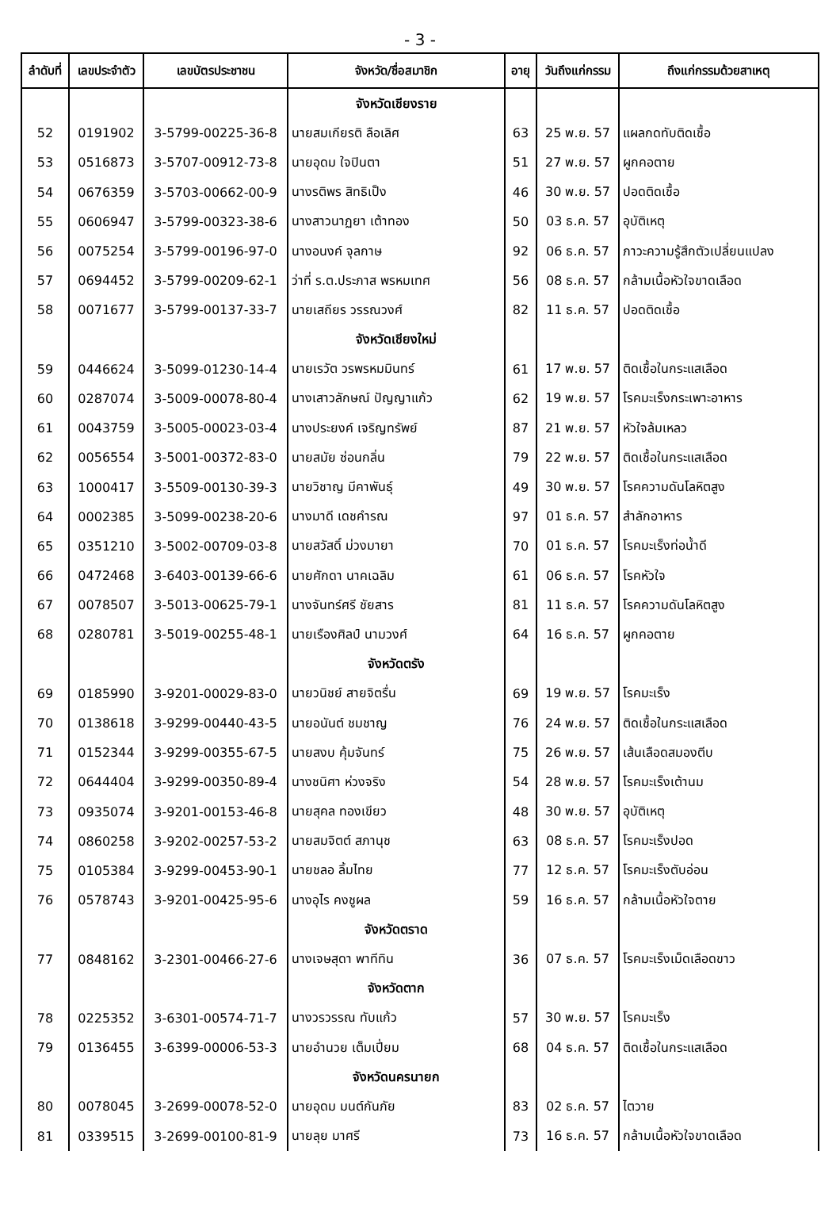- 3 -
| ลำดับที่ | เลขประจำตัว | เลขบัตรประชาชน | จังหวัด/ชื่อสมาชิก | อายุ | วันถึงแก่กรรม | ถึงแก่กรรมด้วยสาเหตุ |
| --- | --- | --- | --- | --- | --- | --- |
| | | | จังหวัดเชียงราย | | | |
| 52 | 0191902 | 3-5799-00225-36-8 | นายสมเกียรติ ลือเลิศ | 63 | 25 พ.ย. 57 | แผลกดทับติดเชื้อ |
| 53 | 0516873 | 3-5707-00912-73-8 | นายอุดม ใจปินตา | 51 | 27 พ.ย. 57 | ผูกคอตาย |
| 54 | 0676359 | 3-5703-00662-00-9 | นางรติพร สิทธิเป็ง | 46 | 30 พ.ย. 57 | ปอดติดเชื้อ |
| 55 | 0606947 | 3-5799-00323-38-6 | นางสาวนาฏยา เต้าทอง | 50 | 03 ธ.ค. 57 | อุบัติเหตุ |
| 56 | 0075254 | 3-5799-00196-97-0 | นางอนงค์ จุลกาษ | 92 | 06 ธ.ค. 57 | ภาวะความรู้สึกตัวเปลี่ยนแปลง |
| 57 | 0694452 | 3-5799-00209-62-1 | ว่าที่ ร.ต.ประภาส พรหมเทศ | 56 | 08 ธ.ค. 57 | กล้ามเนื้อหัวใจขาดเลือด |
| 58 | 0071677 | 3-5799-00137-33-7 | นายเสถียร วรรณวงศ์ | 82 | 11 ธ.ค. 57 | ปอดติดเชื้อ |
| | | | จังหวัดเชียงใหม่ | | | |
| 59 | 0446624 | 3-5099-01230-14-4 | นายเรวัต วรพรหมมินทร์ | 61 | 17 พ.ย. 57 | ติดเชื้อในกระแสเลือด |
| 60 | 0287074 | 3-5009-00078-80-4 | นางเสาวลักษณ์ ปัญญาแก้ว | 62 | 19 พ.ย. 57 | โรคมะเร็งกระเพาะอาหาร |
| 61 | 0043759 | 3-5005-00023-03-4 | นางประยงค์ เจริญทรัพย์ | 87 | 21 พ.ย. 57 | หัวใจล้มเหลว |
| 62 | 0056554 | 3-5001-00372-83-0 | นายสมัย ซ่อนกลิ่น | 79 | 22 พ.ย. 57 | ติดเชื้อในกระแสเลือด |
| 63 | 1000417 | 3-5509-00130-39-3 | นายวิชาญ มีคาพันธุ์ | 49 | 30 พ.ย. 57 | โรคความดันโลหิตสูง |
| 64 | 0002385 | 3-5099-00238-20-6 | นางมาดี เดชคำรณ | 97 | 01 ธ.ค. 57 | สำลักอาหาร |
| 65 | 0351210 | 3-5002-00709-03-8 | นายสวัสดิ์ ม่วงมายา | 70 | 01 ธ.ค. 57 | โรคมะเร็งท่อน้ำดี |
| 66 | 0472468 | 3-6403-00139-66-6 | นายศักดา นาคเฉลิม | 61 | 06 ธ.ค. 57 | โรคหัวใจ |
| 67 | 0078507 | 3-5013-00625-79-1 | นางจันทร์ศรี ชัยสาร | 81 | 11 ธ.ค. 57 | โรคความดันโลหิตสูง |
| 68 | 0280781 | 3-5019-00255-48-1 | นายเรืองศิลป์ นามวงศ์ | 64 | 16 ธ.ค. 57 | ผูกคอตาย |
| | | | จังหวัดตรัง | | | |
| 69 | 0185990 | 3-9201-00029-83-0 | นายวนิชย์ สายจิตรื่น | 69 | 19 พ.ย. 57 | โรคมะเร็ง |
| 70 | 0138618 | 3-9299-00440-43-5 | นายอนันต์ ชมชาญ | 76 | 24 พ.ย. 57 | ติดเชื้อในกระแสเลือด |
| 71 | 0152344 | 3-9299-00355-67-5 | นายสงบ คุ้มจันทร์ | 75 | 26 พ.ย. 57 | เส้นเลือดสมองตีบ |
| 72 | 0644404 | 3-9299-00350-89-4 | นางชนิศา ห่วงจริง | 54 | 28 พ.ย. 57 | โรคมะเร็งเต้านม |
| 73 | 0935074 | 3-9201-00153-46-8 | นายสุคล ทองเขียว | 48 | 30 พ.ย. 57 | อุบัติเหตุ |
| 74 | 0860258 | 3-9202-00257-53-2 | นายสมจิตต์ สภานุช | 63 | 08 ธ.ค. 57 | โรคมะเร็งปอด |
| 75 | 0105384 | 3-9299-00453-90-1 | นายชลอ ลิ้มไทย | 77 | 12 ธ.ค. 57 | โรคมะเร็งตับอ่อน |
| 76 | 0578743 | 3-9201-00425-95-6 | นางอุไร คงชูผล | 59 | 16 ธ.ค. 57 | กล้ามเนื้อหัวใจตาย |
| | | | จังหวัดตราด | | | |
| 77 | 0848162 | 3-2301-00466-27-6 | นางเจษสุดา พาทีทิน | 36 | 07 ธ.ค. 57 | โรคมะเร็งเม็ดเลือดขาว |
| | | | จังหวัดตาก | | | |
| 78 | 0225352 | 3-6301-00574-71-7 | นางวรวรรณ ทับแก้ว | 57 | 30 พ.ย. 57 | โรคมะเร็ง |
| 79 | 0136455 | 3-6399-00006-53-3 | นายอำนวย เต็มเปี่ยม | 68 | 04 ธ.ค. 57 | ติดเชื้อในกระแสเลือด |
| | | | จังหวัดนครนายก | | | |
| 80 | 0078045 | 3-2699-00078-52-0 | นายอุดม มนต์กันภัย | 83 | 02 ธ.ค. 57 | ไตวาย |
| 81 | 0339515 | 3-2699-00100-81-9 | นายลุย มาศรี | 73 | 16 ธ.ค. 57 | กล้ามเนื้อหัวใจขาดเลือด |